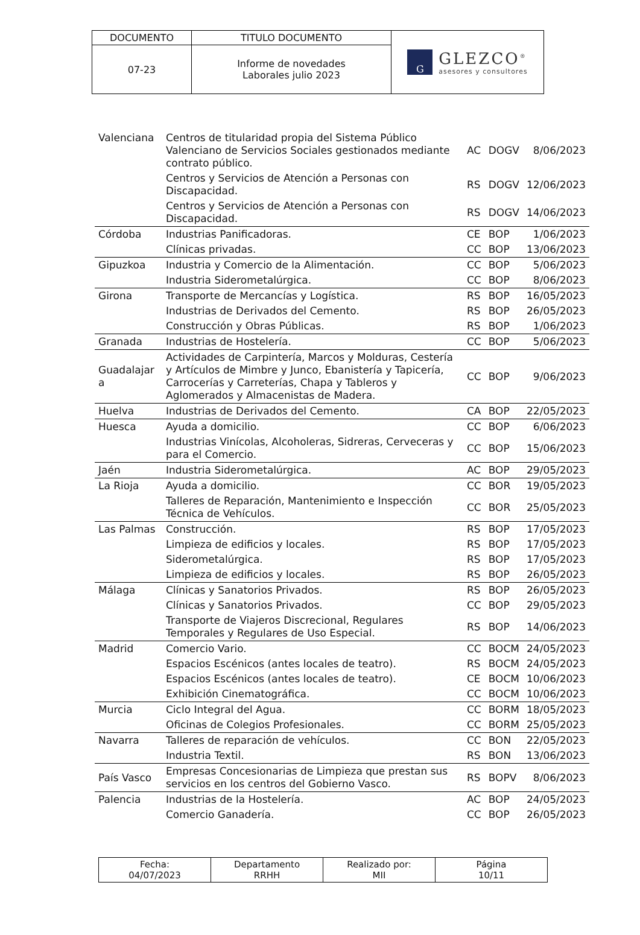| DOCUMENTO | TITULO DOCUMENTO | G GLEZCO<sup>®</sup> asesores y consultores |
| 07-23 | Informe de novedades Laborales julio 2023 | |
| Valenciana | Centros de titularidad propia del Sistema Público Valenciano de Servicios Sociales gestionados mediante contrato público. | AC | DOGV | 8/06/2023 |
| | Centros y Servicios de Atención a Personas con Discapacidad. | RS | DOGV | 12/06/2023 |
| | Centros y Servicios de Atención a Personas con Discapacidad. | RS | DOGV | 14/06/2023 |
| Córdoba | Industrias Panificadoras. | CE | BOP | 1/06/2023 |
| | Clínicas privadas. | CC | BOP | 13/06/2023 |
| Gipuzkoa | Industria y Comercio de la Alimentación. | CC | BOP | 5/06/2023 |
| | Industria Siderometalúrgica. | CC | BOP | 8/06/2023 |
| Girona | Transporte de Mercancías y Logística. | RS | BOP | 16/05/2023 |
| | Industrias de Derivados del Cemento. | RS | BOP | 26/05/2023 |
| | Construcción y Obras Públicas. | RS | BOP | 1/06/2023 |
| Granada | Industrias de Hostelería. | CC | BOP | 5/06/2023 |
| Guadalajar a | Actividades de Carpintería, Marcos y Molduras, Cestería y Artículos de Mimbre y Junco, Ebanistería y Tapicería, Carrocerías y Carreterías, Chapa y Tableros y Aglomerados y Almacenistas de Madera. | CC | BOP | 9/06/2023 |
| Huelva | Industrias de Derivados del Cemento. | CA | BOP | 22/05/2023 |
| Huesca | Ayuda a domicilio. | CC | BOP | 6/06/2023 |
| | Industrias Vinícolas, Alcoholeras, Sidreras, Cerveceras y para el Comercio. | CC | BOP | 15/06/2023 |
| Jaén | Industria Siderometalúrgica. | AC | BOP | 29/05/2023 |
| La Rioja | Ayuda a domicilio. | CC | BOR | 19/05/2023 |
| | Talleres de Reparación, Mantenimiento e Inspección Técnica de Vehículos. | CC | BOR | 25/05/2023 |
| Las Palmas | Construcción. | RS | BOP | 17/05/2023 |
| | Limpieza de edificios y locales. | RS | BOP | 17/05/2023 |
| | Siderometalúrgica. | RS | BOP | 17/05/2023 |
| | Limpieza de edificios y locales. | RS | BOP | 26/05/2023 |
| Málaga | Clínicas y Sanatorios Privados. | RS | BOP | 26/05/2023 |
| | Clínicas y Sanatorios Privados. | CC | BOP | 29/05/2023 |
| | Transporte de Viajeros Discrecional, Regulares Temporales y Regulares de Uso Especial. | RS | BOP | 14/06/2023 |
| Madrid | Comercio Vario. | CC | BOCM | 24/05/2023 |
| | Espacios Escénicos (antes locales de teatro). | RS | BOCM | 24/05/2023 |
| | Espacios Escénicos (antes locales de teatro). | CE | BOCM | 10/06/2023 |
| | Exhibición Cinematográfica. | CC | BOCM | 10/06/2023 |
| Murcia | Ciclo Integral del Agua. | CC | BORM | 18/05/2023 |
| | Oficinas de Colegios Profesionales. | CC | BORM | 25/05/2023 |
| Navarra | Talleres de reparación de vehículos. | CC | BON | 22/05/2023 |
| | Industria Textil. | RS | BON | 13/06/2023 |
| País Vasco | Empresas Concesionarias de Limpieza que prestan sus servicios en los centros del Gobierno Vasco. | RS | BOPV | 8/06/2023 |
| Palencia | Industrias de la Hostelería. | AC | BOP | 24/05/2023 |
| | Comercio Ganadería. | CC | BOP | 26/05/2023 |
| Fecha: 04/07/2023 | Departamento RRHH | Realizado por: MII | Página 10/11 |